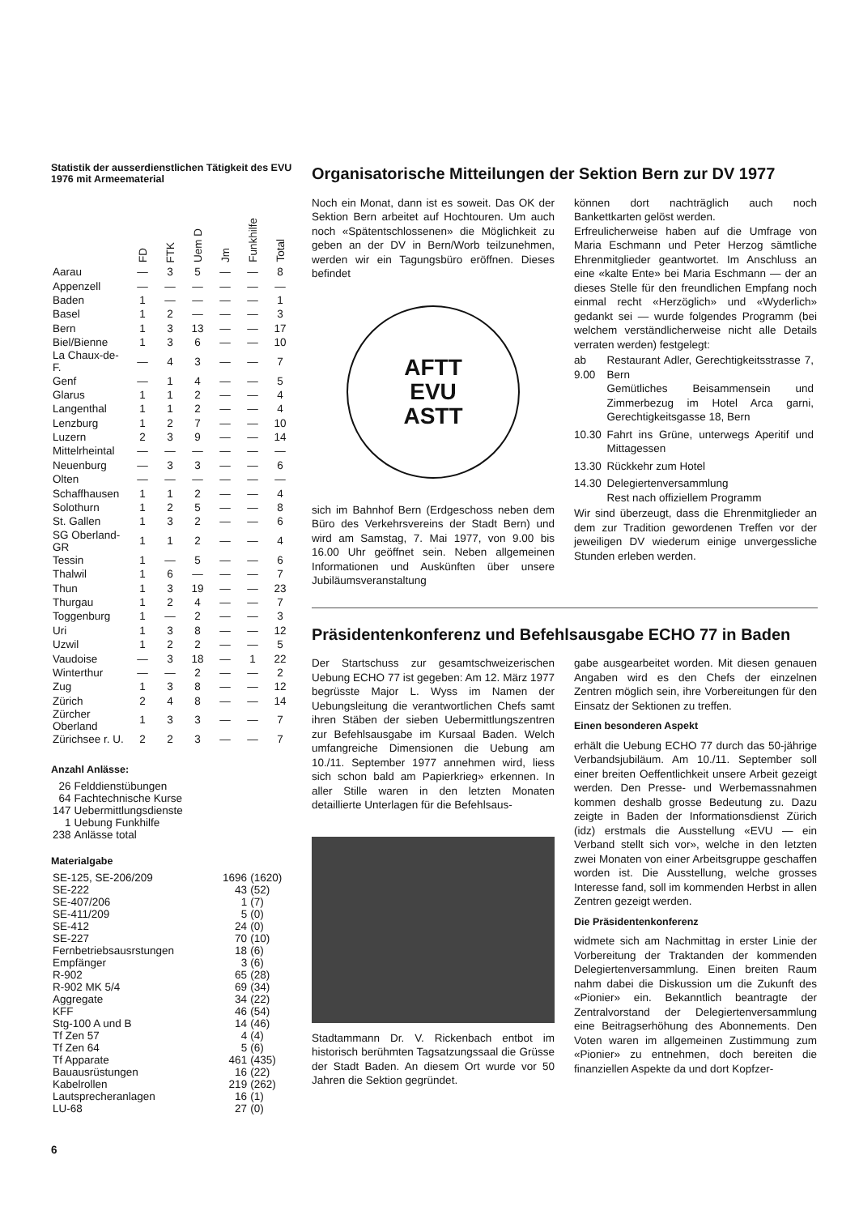Statistik der ausserdienstlichen Tätigkeit des EVU 1976 mit Armeematerial
| | FD | FTK | Uem D | Jm | Funkhilfe | Total |
| --- | --- | --- | --- | --- | --- | --- |
| Aarau | — | 3 | 5 | — | — | 8 |
| Appenzell | — | — | — | — | — | — |
| Baden | 1 | — | — | — | — | 1 |
| Basel | 1 | 2 | — | — | — | 3 |
| Bern | 1 | 3 | 13 | — | — | 17 |
| Biel/Bienne | 1 | 3 | 6 | — | — | 10 |
| La Chaux-de-F. | — | 4 | 3 | — | — | 7 |
| Genf | — | 1 | 4 | — | — | 5 |
| Glarus | 1 | 1 | 2 | — | — | 4 |
| Langenthal | 1 | 1 | 2 | — | — | 4 |
| Lenzburg | 1 | 2 | 7 | — | — | 10 |
| Luzern | 2 | 3 | 9 | — | — | 14 |
| Mittelrheintal | — | — | — | — | — | — |
| Neuenburg | — | 3 | 3 | — | — | 6 |
| Olten | — | — | — | — | — | — |
| Schaffhausen | 1 | 1 | 2 | — | — | 4 |
| Solothurn | 1 | 2 | 5 | — | — | 8 |
| St. Gallen | 1 | 3 | 2 | — | — | 6 |
| SG Oberland-GR | 1 | 1 | 2 | — | — | 4 |
| Tessin | 1 | — | 5 | — | — | 6 |
| Thalwil | 1 | 6 | — | — | — | 7 |
| Thun | 1 | 3 | 19 | — | — | 23 |
| Thurgau | 1 | 2 | 4 | — | — | 7 |
| Toggenburg | 1 | — | 2 | — | — | 3 |
| Uri | 1 | 3 | 8 | — | — | 12 |
| Uzwil | 1 | 2 | 2 | — | — | 5 |
| Vaudoise | — | 3 | 18 | — | 1 | 22 |
| Winterthur | — | — | 2 | — | — | 2 |
| Zug | 1 | 3 | 8 | — | — | 12 |
| Zürich | 2 | 4 | 8 | — | — | 14 |
| Zürcher Oberland | 1 | 3 | 3 | — | — | 7 |
| Zürichsee r. U. | 2 | 2 | 3 | — | — | 7 |
Anzahl Anlässe:
| 26 | Felddienstübungen |
| 64 | Fachtechnische Kurse |
| 147 | Uebermittlungsdienste |
| 1 | Uebung Funkhilfe |
| 238 | Anlässe total |
Materialgabe
| SE-125, SE-206/209 | 1696 | (1620) |
| SE-222 | 43 | (52) |
| SE-407/206 | 1 | (7) |
| SE-411/209 | 5 | (0) |
| SE-412 | 24 | (0) |
| SE-227 | 70 | (10) |
| Fernbetriebsausrstungen | 18 | (6) |
| Empfänger | 3 | (6) |
| R-902 | 65 | (28) |
| R-902 MK 5/4 | 69 | (34) |
| Aggregate | 34 | (22) |
| KFF | 46 | (54) |
| Stg-100 A und B | 14 | (46) |
| Tf Zen 57 | 4 | (4) |
| Tf Zen 64 | 5 | (6) |
| Tf Apparate | 461 | (435) |
| Bauausrüstungen | 16 | (22) |
| Kabelrollen | 219 | (262) |
| Lautsprecheranlagen | 16 | (1) |
| LU-68 | 27 | (0) |
6
Organisatorische Mitteilungen der Sektion Bern zur DV 1977
Noch ein Monat, dann ist es soweit. Das OK der Sektion Bern arbeitet auf Hochtouren. Um auch noch «Spätentschlossenen» die Möglichkeit zu geben an der DV in Bern/Worb teilzunehmen, werden wir ein Tagungsbüro eröffnen. Dieses befindet
AFTT
EVU
ASTT
sich im Bahnhof Bern (Erdgeschoss neben dem Büro des Verkehrsvereins der Stadt Bern) und wird am Samstag, 7. Mai 1977, von 9.00 bis 16.00 Uhr geöffnet sein. Neben allgemeinen Informationen und Auskünften über unsere Jubiläumsveranstaltung
können dort nachträglich auch noch Bankettkarten gelöst werden.
Erfreulicherweise haben auf die Umfrage von Maria Eschmann und Peter Herzog sämtliche Ehrenmitglieder geantwortet. Im Anschluss an eine «kalte Ente» bei Maria Eschmann — der an dieses Stelle für den freundlichen Empfang noch einmal recht «Herzöglich» und «Wyderlich» gedankt sei — wurde folgendes Programm (bei welchem verständlicherweise nicht alle Details verraten werden) festgelegt:
| ab 9.00 | Restaurant Adler, Gerechtigkeitsstrasse 7, Bern Gemütliches Beisammensein und Zimmerbezug im Hotel Arca garni, Gerechtigkeitsgasse 18, Bern |
| 10.30 | Fahrt ins Grüne, unterwegs Aperitif und Mittagessen |
| 13.30 | Rückkehr zum Hotel |
| 14.30 | Delegiertenversammlung Rest nach offiziellem Programm |
Wir sind überzeugt, dass die Ehrenmitglieder an dem zur Tradition gewordenen Treffen vor der jeweiligen DV wiederum einige unvergessliche Stunden erleben werden.
Präsidentenkonferenz und Befehlsausgabe ECHO 77 in Baden
Der Startschuss zur gesamtschweizerischen Uebung ECHO 77 ist gegeben: Am 12. März 1977 begrüsste Major L. Wyss im Namen der Uebungsleitung die verantwortlichen Chefs samt ihren Stäben der sieben Uebermittlungszentren zur Befehlsausgabe im Kursaal Baden. Welch umfangreiche Dimensionen die Uebung am 10./11. September 1977 annehmen wird, liess sich schon bald am Papierkrieg» erkennen. In aller Stille waren in den letzten Monaten detaillierte Unterlagen für die Befehlsaus-
Stadtammann Dr. V. Rickenbach entbot im historisch berühmten Tagsatzungssaal die Grüsse der Stadt Baden. An diesem Ort wurde vor 50 Jahren die Sektion gegründet.
gabe ausgearbeitet worden. Mit diesen genauen Angaben wird es den Chefs der einzelnen Zentren möglich sein, ihre Vorbereitungen für den Einsatz der Sektionen zu treffen.
Einen besonderen Aspekt
erhält die Uebung ECHO 77 durch das 50-jährige Verbandsjubiläum. Am 10./11. September soll einer breiten Oeffentlichkeit unsere Arbeit gezeigt werden. Den Presse- und Werbemassnahmen kommen deshalb grosse Bedeutung zu. Dazu zeigte in Baden der Informationsdienst Zürich (idz) erstmals die Ausstellung «EVU — ein Verband stellt sich vor», welche in den letzten zwei Monaten von einer Arbeitsgruppe geschaffen worden ist. Die Ausstellung, welche grosses Interesse fand, soll im kommenden Herbst in allen Zentren gezeigt werden.
Die Präsidentenkonferenz
widmete sich am Nachmittag in erster Linie der Vorbereitung der Traktanden der kommenden Delegiertenversammlung. Einen breiten Raum nahm dabei die Diskussion um die Zukunft des «Pionier» ein. Bekanntlich beantragte der Zentralvorstand der Delegiertenversammlung eine Beitragserhöhung des Abonnements. Den Voten waren im allgemeinen Zustimmung zum «Pionier» zu entnehmen, doch bereiten die finanziellen Aspekte da und dort Kopfzer-